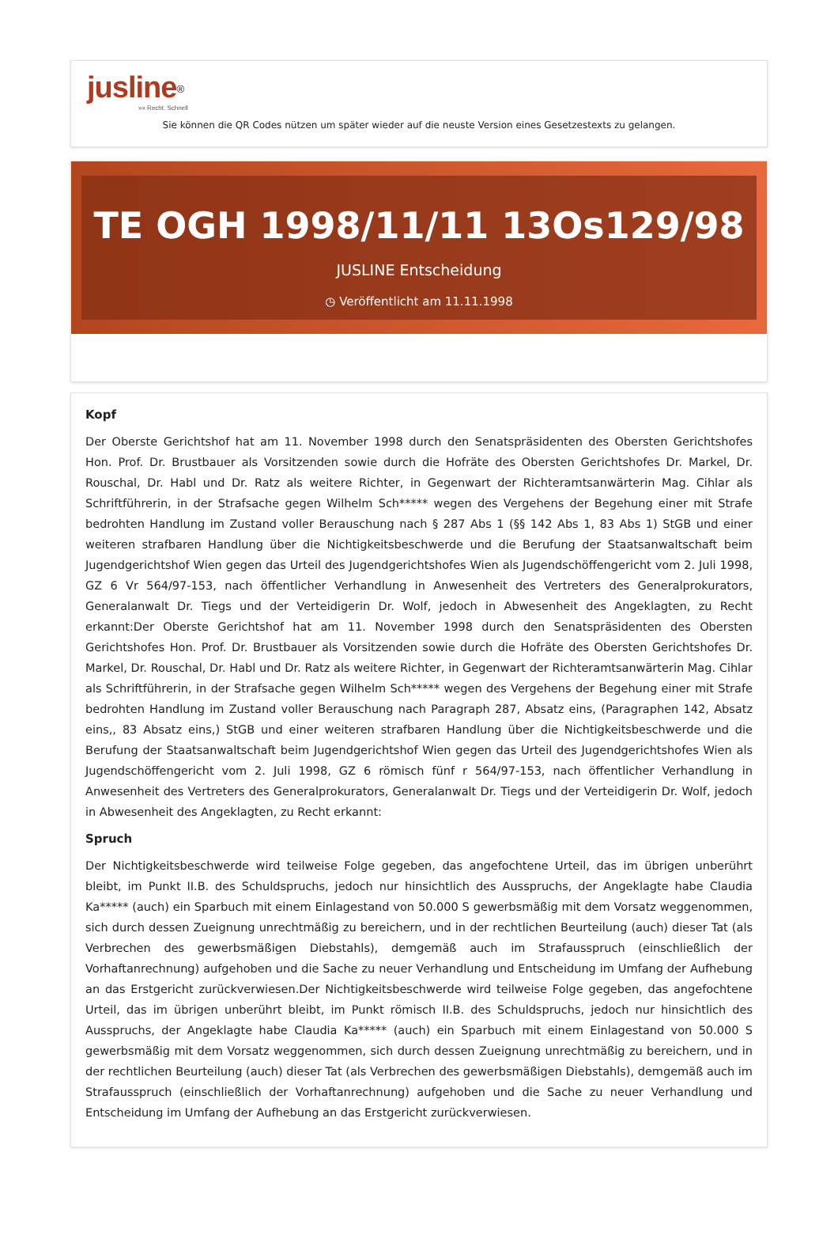jusline<sup>®</sup>
»» Recht. Schnell
Sie können die QR Codes nützen um später wieder auf die neuste Version eines Gesetzestexts zu gelangen.
TE OGH 1998/11/11 13Os129/98
JUSLINE Entscheidung
◷ Veröffentlicht am 11.11.1998
Kopf
Der Oberste Gerichtshof hat am 11. November 1998 durch den Senatspräsidenten des Obersten Gerichtshofes Hon. Prof. Dr. Brustbauer als Vorsitzenden sowie durch die Hofräte des Obersten Gerichtshofes Dr. Markel, Dr. Rouschal, Dr. Habl und Dr. Ratz als weitere Richter, in Gegenwart der Richteramtsanwärterin Mag. Cihlar als Schriftführerin, in der Strafsache gegen Wilhelm Sch***** wegen des Vergehens der Begehung einer mit Strafe bedrohten Handlung im Zustand voller Berauschung nach § 287 Abs 1 (§§ 142 Abs 1, 83 Abs 1) StGB und einer weiteren strafbaren Handlung über die Nichtigkeitsbeschwerde und die Berufung der Staatsanwaltschaft beim Jugendgerichtshof Wien gegen das Urteil des Jugendgerichtshofes Wien als Jugendschöffengericht vom 2. Juli 1998, GZ 6 Vr 564/97-153, nach öffentlicher Verhandlung in Anwesenheit des Vertreters des Generalprokurators, Generalanwalt Dr. Tiegs und der Verteidigerin Dr. Wolf, jedoch in Abwesenheit des Angeklagten, zu Recht erkannt:Der Oberste Gerichtshof hat am 11. November 1998 durch den Senatspräsidenten des Obersten Gerichtshofes Hon. Prof. Dr. Brustbauer als Vorsitzenden sowie durch die Hofräte des Obersten Gerichtshofes Dr. Markel, Dr. Rouschal, Dr. Habl und Dr. Ratz als weitere Richter, in Gegenwart der Richteramtsanwärterin Mag. Cihlar als Schriftführerin, in der Strafsache gegen Wilhelm Sch***** wegen des Vergehens der Begehung einer mit Strafe bedrohten Handlung im Zustand voller Berauschung nach Paragraph 287, Absatz eins, (Paragraphen 142, Absatz eins,, 83 Absatz eins,) StGB und einer weiteren strafbaren Handlung über die Nichtigkeitsbeschwerde und die Berufung der Staatsanwaltschaft beim Jugendgerichtshof Wien gegen das Urteil des Jugendgerichtshofes Wien als Jugendschöffengericht vom 2. Juli 1998, GZ 6 römisch fünf r 564/97-153, nach öffentlicher Verhandlung in Anwesenheit des Vertreters des Generalprokurators, Generalanwalt Dr. Tiegs und der Verteidigerin Dr. Wolf, jedoch in Abwesenheit des Angeklagten, zu Recht erkannt:
Spruch
Der Nichtigkeitsbeschwerde wird teilweise Folge gegeben, das angefochtene Urteil, das im übrigen unberührt bleibt, im Punkt II.B. des Schuldspruchs, jedoch nur hinsichtlich des Ausspruchs, der Angeklagte habe Claudia Ka***** (auch) ein Sparbuch mit einem Einlagestand von 50.000 S gewerbsmäßig mit dem Vorsatz weggenommen, sich durch dessen Zueignung unrechtmäßig zu bereichern, und in der rechtlichen Beurteilung (auch) dieser Tat (als Verbrechen des gewerbsmäßigen Diebstahls), demgemäß auch im Strafausspruch (einschließlich der Vorhaftanrechnung) aufgehoben und die Sache zu neuer Verhandlung und Entscheidung im Umfang der Aufhebung an das Erstgericht zurückverwiesen.Der Nichtigkeitsbeschwerde wird teilweise Folge gegeben, das angefochtene Urteil, das im übrigen unberührt bleibt, im Punkt römisch II.B. des Schuldspruchs, jedoch nur hinsichtlich des Ausspruchs, der Angeklagte habe Claudia Ka***** (auch) ein Sparbuch mit einem Einlagestand von 50.000 S gewerbsmäßig mit dem Vorsatz weggenommen, sich durch dessen Zueignung unrechtmäßig zu bereichern, und in der rechtlichen Beurteilung (auch) dieser Tat (als Verbrechen des gewerbsmäßigen Diebstahls), demgemäß auch im Strafausspruch (einschließlich der Vorhaftanrechnung) aufgehoben und die Sache zu neuer Verhandlung und Entscheidung im Umfang der Aufhebung an das Erstgericht zurückverwiesen.